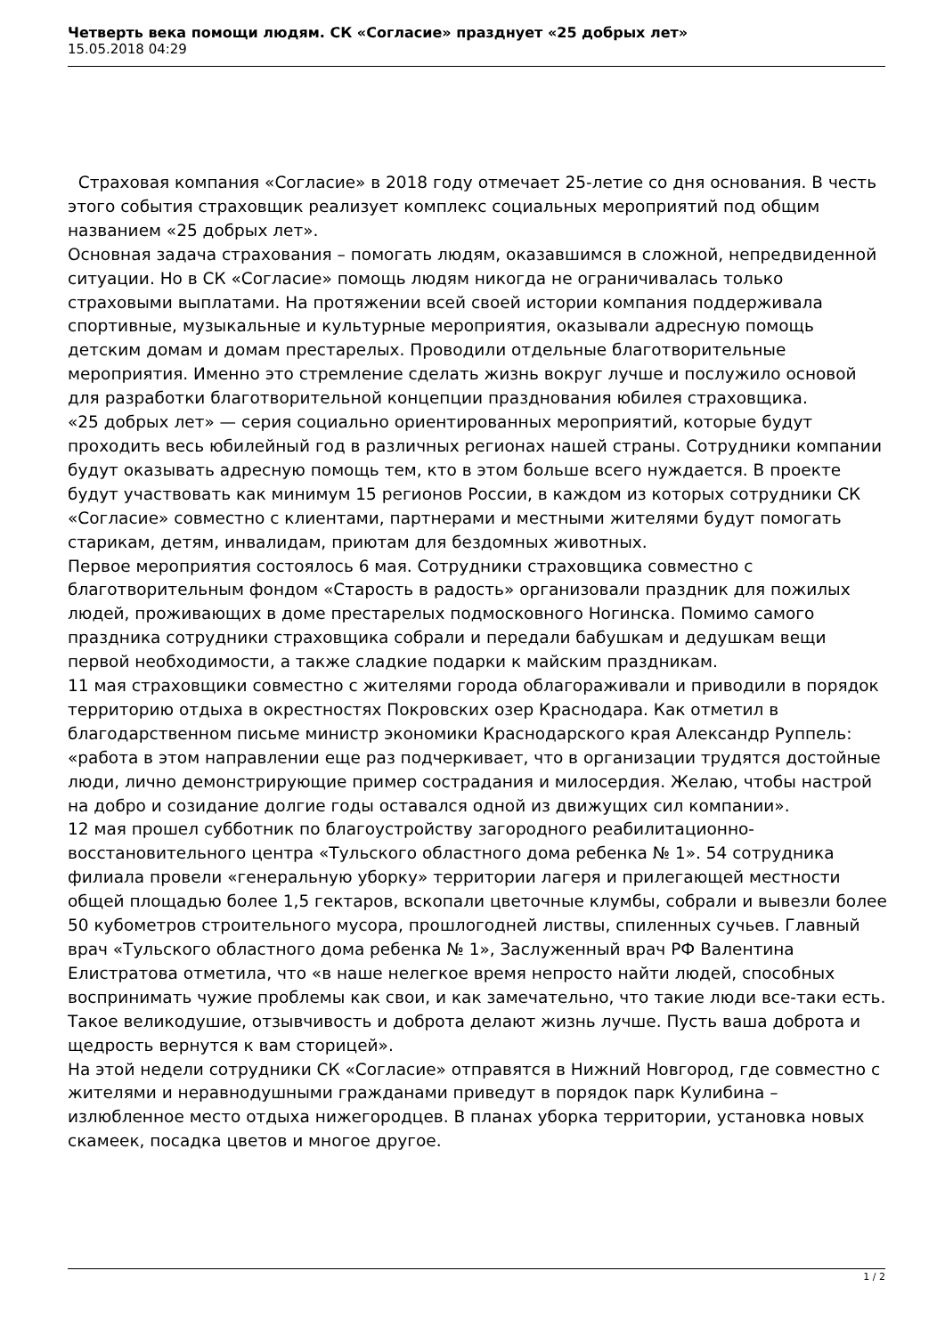Четверть века помощи людям. СК «Согласие» празднует «25 добрых лет»
15.05.2018 04:29
Страховая компания «Согласие» в 2018 году отмечает 25-летие со дня основания. В честь этого события страховщик реализует комплекс социальных мероприятий под общим названием «25 добрых лет».
Основная задача страхования – помогать людям, оказавшимся в сложной, непредвиденной ситуации. Но в СК «Согласие» помощь людям никогда не ограничивалась только страховыми выплатами. На протяжении всей своей истории компания поддерживала спортивные, музыкальные и культурные мероприятия, оказывали адресную помощь детским домам и домам престарелых. Проводили отдельные благотворительные мероприятия. Именно это стремление сделать жизнь вокруг лучше и послужило основой для разработки благотворительной концепции празднования юбилея страховщика.
«25 добрых лет» — серия социально ориентированных мероприятий, которые будут проходить весь юбилейный год в различных регионах нашей страны. Сотрудники компании будут оказывать адресную помощь тем, кто в этом больше всего нуждается. В проекте будут участвовать как минимум 15 регионов России, в каждом из которых сотрудники СК «Согласие» совместно с клиентами, партнерами и местными жителями будут помогать старикам, детям, инвалидам, приютам для бездомных животных.
Первое мероприятия состоялось 6 мая. Сотрудники страховщика совместно с благотворительным фондом «Старость в радость» организовали праздник для пожилых людей, проживающих в доме престарелых подмосковного Ногинска. Помимо самого праздника сотрудники страховщика собрали и передали бабушкам и дедушкам вещи первой необходимости, а также сладкие подарки к майским праздникам.
11 мая страховщики совместно с жителями города облагораживали и приводили в порядок территорию отдыха в окрестностях Покровских озер Краснодара. Как отметил в благодарственном письме министр экономики Краснодарского края Александр Руппель: «работа в этом направлении еще раз подчеркивает, что в организации трудятся достойные люди, лично демонстрирующие пример сострадания и милосердия. Желаю, чтобы настрой на добро и созидание долгие годы оставался одной из движущих сил компании».
12 мая прошел субботник по благоустройству загородного реабилитационно-восстановительного центра «Тульского областного дома ребенка № 1». 54 сотрудника филиала провели «генеральную уборку» территории лагеря и прилегающей местности общей площадью более 1,5 гектаров, вскопали цветочные клумбы, собрали и вывезли более 50 кубометров строительного мусора, прошлогодней листвы, спиленных сучьев. Главный врач «Тульского областного дома ребенка № 1», Заслуженный врач РФ Валентина Елистратова отметила, что «в наше нелегкое время непросто найти людей, способных воспринимать чужие проблемы как свои, и как замечательно, что такие люди все-таки есть. Такое великодушие, отзывчивость и доброта делают жизнь лучше. Пусть ваша доброта и щедрость вернутся к вам сторицей».
На этой недели сотрудники СК «Согласие» отправятся в Нижний Новгород, где совместно с жителями и неравнодушными гражданами приведут в порядок парк Кулибина – излюбленное место отдыха нижегородцев. В планах уборка территории, установка новых скамеек, посадка цветов и многое другое.
1 / 2